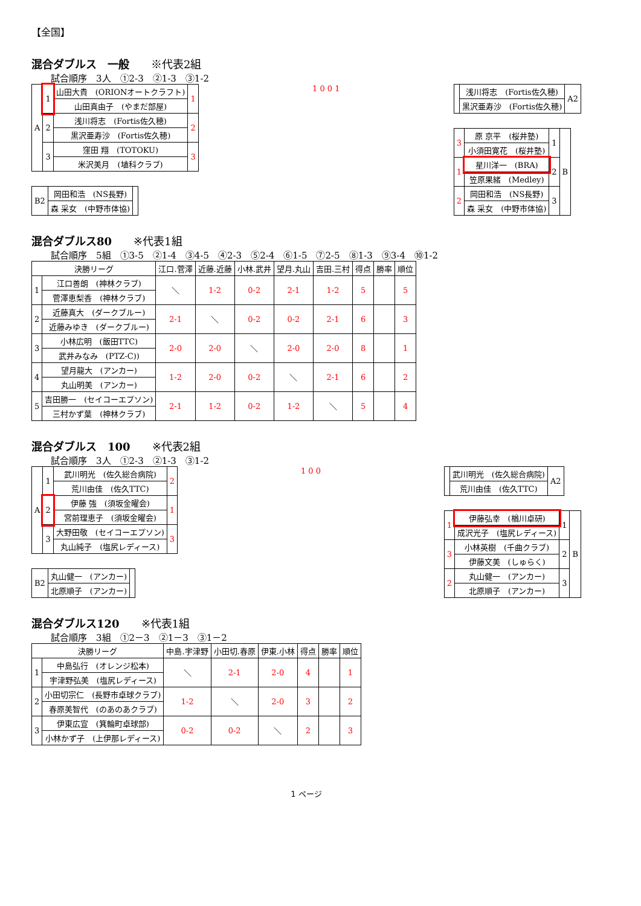【全国】
混合ダブルス　一般　　※代表2組
試合順序　3人　①2-3　②1-3　③1-2
| A | 1 | 山田大貴 (ORIONオートクラフト) | 1 |
| | | 山田真由子 (やまだ部屋) | |
| | 2 | 浅川将志 (Fortis佐久穂) | 2 |
| | | 黒沢亜寿沙 (Fortis佐久穂) | |
| | 3 | 窪田 翔 (TOTOKU) | 3 |
| | | 米沢美月 (埴科クラブ) | |
| B2 | 岡田和浩 (NS長野) | |
| | 森 采女 (中野市体協) | |
1 0 0 1
| | 浅川将志 (Fortis佐久穂) | A2 |
| | 黒沢亜寿沙 (Fortis佐久穂) | |
| 3 | 原 京平 (桜井塾) | 1 | B |
| | 小須田寛花 (桜井塾) | | |
| 1 | 星川洋一 (BRA) | 2 | |
| | 笠原果緒 (Medley) | | |
| 2 | 岡田和浩 (NS長野) | 3 | |
| | 森 采女 (中野市体協) | | |
混合ダブルス80　　※代表1組
試合順序　5組　①3-5　②1-4　③4-5　④2-3　⑤2-4　⑥1-5　⑦2-5　⑧1-3　⑨3-4　⑩1-2
| 決勝リーグ | | 江口.菅澤 | 近藤.近藤 | 小林.武井 | 望月.丸山 | 吉田.三村 | 得点 | 勝率 | 順位 |
| --- | --- | --- | --- | --- | --- | --- | --- | --- | --- |
| 1 | 江口善朗 (神林クラブ) | ＼ | 1-2 | 0-2 | 2-1 | 1-2 | 5 | | 5 |
| | 菅澤恵梨香 (神林クラブ) | | | | | | | | |
| 2 | 近藤真大 (ダークブルー) | 2-1 | ＼ | 0-2 | 0-2 | 2-1 | 6 | | 3 |
| | 近藤みゆき (ダークブルー) | | | | | | | | |
| 3 | 小林広明 (飯田TTC) | 2-0 | 2-0 | ＼ | 2-0 | 2-0 | 8 | | 1 |
| | 武井みなみ (PTZ-C)) | | | | | | | | |
| 4 | 望月龍大 (アンカー) | 1-2 | 2-0 | 0-2 | ＼ | 2-1 | 6 | | 2 |
| | 丸山明美 (アンカー) | | | | | | | | |
| 5 | 吉田勝一 (セイコーエプソン) | 2-1 | 1-2 | 0-2 | 1-2 | ＼ | 5 | | 4 |
| | 三村かず葉 (神林クラブ) | | | | | | | | |
混合ダブルス　100　　※代表2組
試合順序　3人　①2-3　②1-3　③1-2
| A | 1 | 武川明光 (佐久総合病院) | 2 |
| | | 荒川由佳 (佐久TTC) | |
| | 2 | 伊藤 強 (須坂金曜会) | 1 |
| | | 宮前理恵子 (須坂金曜会) | |
| | 3 | 大野田敬 (セイコーエプソン) | 3 |
| | | 丸山純子 (塩尻レディース) | |
| B2 | 丸山健一 (アンカー) | |
| | 北原順子 (アンカー) | |
1 0 0
| | 武川明光 (佐久総合病院) | A2 |
| | 荒川由佳 (佐久TTC) | |
| 1 | 伊藤弘幸 (楢川卓研) | 1 | B |
| | 成沢光子 (塩尻レディース) | | |
| 3 | 小林英樹 (千曲クラブ) | 2 | |
| | 伊藤文美 (しゅらく) | | |
| 2 | 丸山健一 (アンカー) | 3 | |
| | 北原順子 (アンカー) | | |
混合ダブルス120　　※代表1組
試合順序　3組　①2－3　②1－3　③1－2
| 決勝リーグ | | 中島.宇津野 | 小田切.春原 | 伊東.小林 | 得点 | 勝率 | 順位 |
| --- | --- | --- | --- | --- | --- | --- | --- |
| 1 | 中島弘行 (オレンジ松本) | ＼ | 2-1 | 2-0 | 4 | | 1 |
| | 宇津野弘美 (塩尻レディース) | | | | | | |
| 2 | 小田切宗仁 (長野市卓球クラブ) | 1-2 | ＼ | 2-0 | 3 | | 2 |
| | 春原美智代 (のあのあクラブ) | | | | | | |
| 3 | 伊東広宣 (箕輪町卓球部) | 0-2 | 0-2 | ＼ | 2 | | 3 |
| | 小林かず子 (上伊那レディース) | | | | | | |
1 ページ